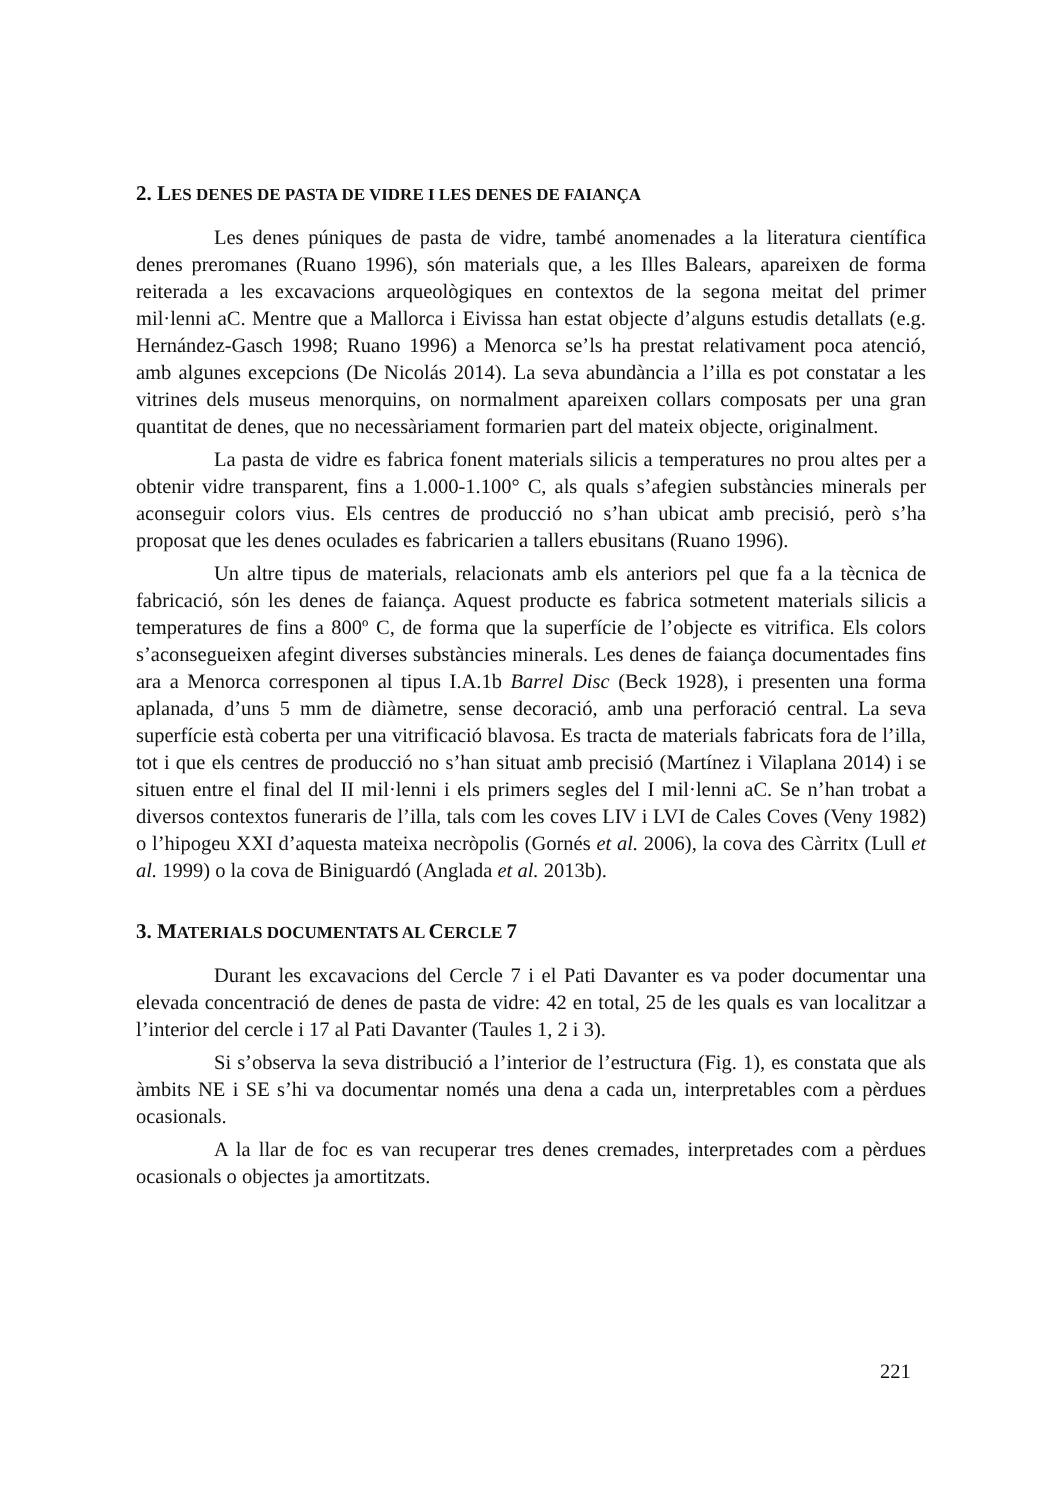2. LES DENES DE PASTA DE VIDRE I LES DENES DE FAIANÇA
Les denes púniques de pasta de vidre, també anomenades a la literatura científica denes preromanes (Ruano 1996), són materials que, a les Illes Balears, apareixen de forma reiterada a les excavacions arqueològiques en contextos de la segona meitat del primer mil·lenni aC. Mentre que a Mallorca i Eivissa han estat objecte d’alguns estudis detallats (e.g. Hernández-Gasch 1998; Ruano 1996) a Menorca se’ls ha prestat relativament poca atenció, amb algunes excepcions (De Nicolás 2014). La seva abundància a l’illa es pot constatar a les vitrines dels museus menorquins, on normalment apareixen collars composats per una gran quantitat de denes, que no necessàriament formarien part del mateix objecte, originalment.
La pasta de vidre es fabrica fonent materials silicis a temperatures no prou altes per a obtenir vidre transparent, fins a 1.000-1.100° C, als quals s’afegien substàncies minerals per aconseguir colors vius. Els centres de producció no s’han ubicat amb precisió, però s’ha proposat que les denes oculades es fabricarien a tallers ebusitans (Ruano 1996).
Un altre tipus de materials, relacionats amb els anteriors pel que fa a la tècnica de fabricació, són les denes de faiança. Aquest producte es fabrica sotmetent materials silicis a temperatures de fins a 800º C, de forma que la superfície de l’objecte es vitrifica. Els colors s’aconsegueixen afegint diverses substàncies minerals. Les denes de faiança documentades fins ara a Menorca corresponen al tipus I.A.1b Barrel Disc (Beck 1928), i presenten una forma aplanada, d’uns 5 mm de diàmetre, sense decoració, amb una perforació central. La seva superfície està coberta per una vitrificació blavosa. Es tracta de materials fabricats fora de l’illa, tot i que els centres de producció no s’han situat amb precisió (Martínez i Vilaplana 2014) i se situen entre el final del II mil·lenni i els primers segles del I mil·lenni aC. Se n’han trobat a diversos contextos funeraris de l’illa, tals com les coves LIV i LVI de Cales Coves (Veny 1982) o l’hipogeu XXI d’aquesta mateixa necròpolis (Gornés et al. 2006), la cova des Càrritx (Lull et al. 1999) o la cova de Biniguardó (Anglada et al. 2013b).
3. MATERIALS DOCUMENTATS AL CERCLE 7
Durant les excavacions del Cercle 7 i el Pati Davanter es va poder documentar una elevada concentració de denes de pasta de vidre: 42 en total, 25 de les quals es van localitzar a l’interior del cercle i 17 al Pati Davanter (Taules 1, 2 i 3).
Si s’observa la seva distribució a l’interior de l’estructura (Fig. 1), es constata que als àmbits NE i SE s’hi va documentar només una dena a cada un, interpretables com a pèrdues ocasionals.
A la llar de foc es van recuperar tres denes cremades, interpretades com a pèrdues ocasionals o objectes ja amortitzats.
221